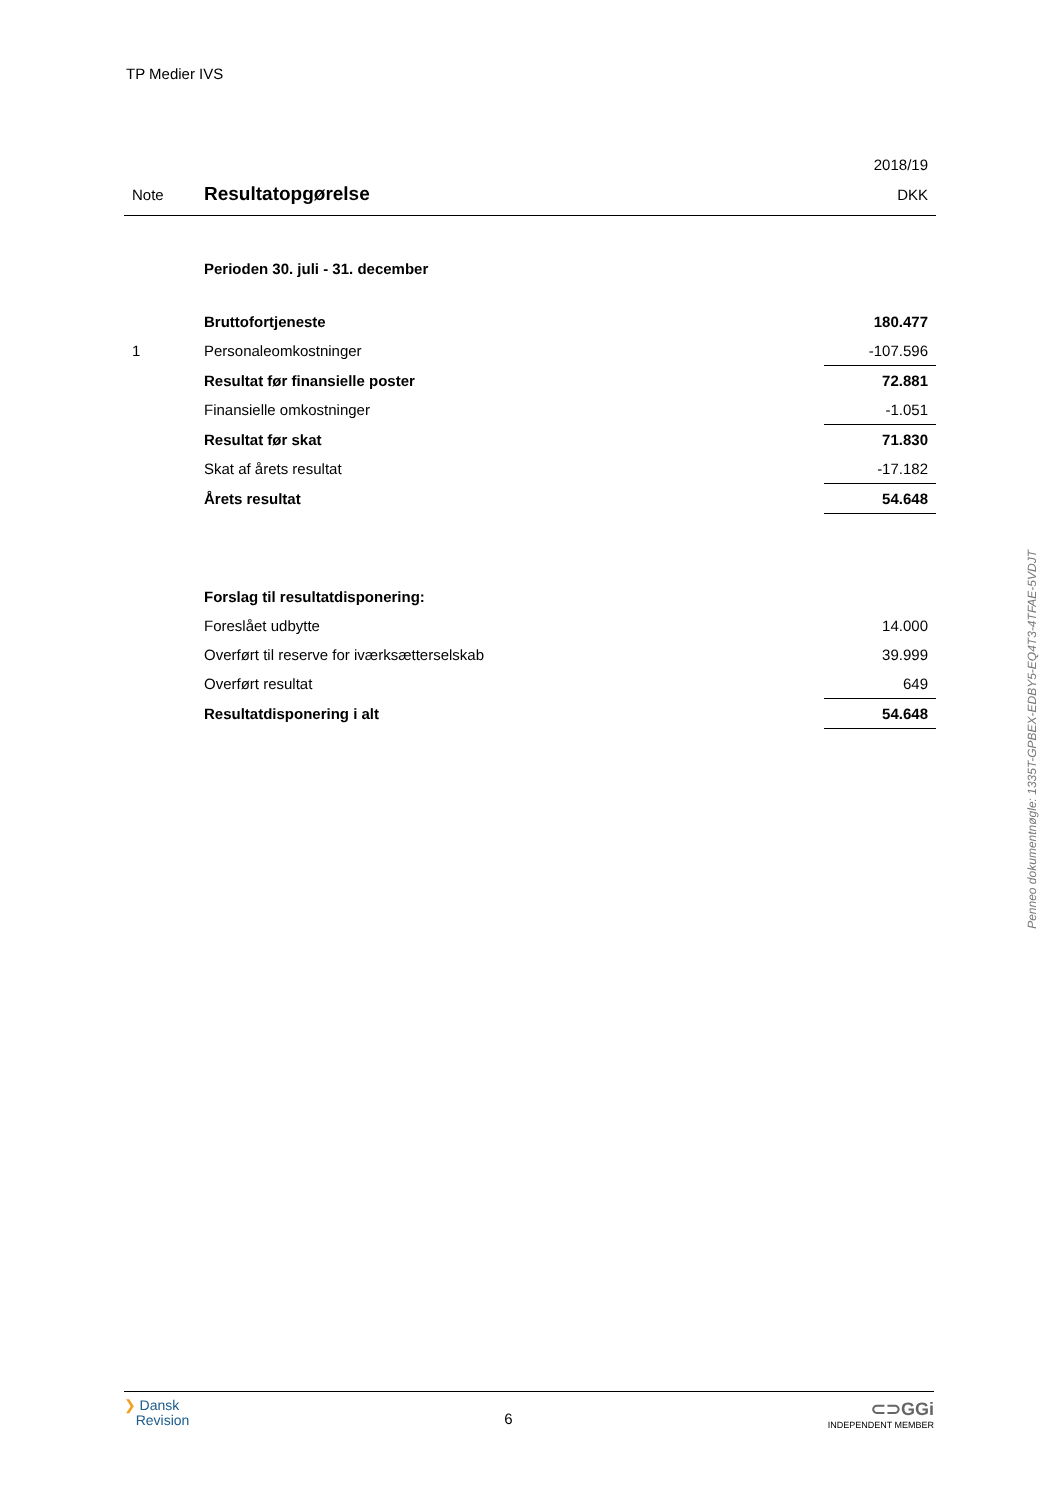TP Medier IVS
| | | 2018/19 |
| Note | Resultatopgørelse | DKK |
| | Perioden 30. juli - 31. december | |
| | Bruttofortjeneste | 180.477 |
| 1 | Personaleomkostninger | -107.596 |
| | Resultat før finansielle poster | 72.881 |
| | Finansielle omkostninger | -1.051 |
| | Resultat før skat | 71.830 |
| | Skat af årets resultat | -17.182 |
| | Årets resultat | 54.648 |
| | Forslag til resultatdisponering: | |
| | Foreslået udbytte | 14.000 |
| | Overført til reserve for iværksætterselskab | 39.999 |
| | Overført resultat | 649 |
| | Resultatdisponering i alt | 54.648 |
Penneo dokumentnøgle: 1335T-GPBEX-EDBY5-EQ4T3-4TFAE-5VDJT
❯ Dansk
Revision
6
⊂⊃GGi
INDEPENDENT MEMBER